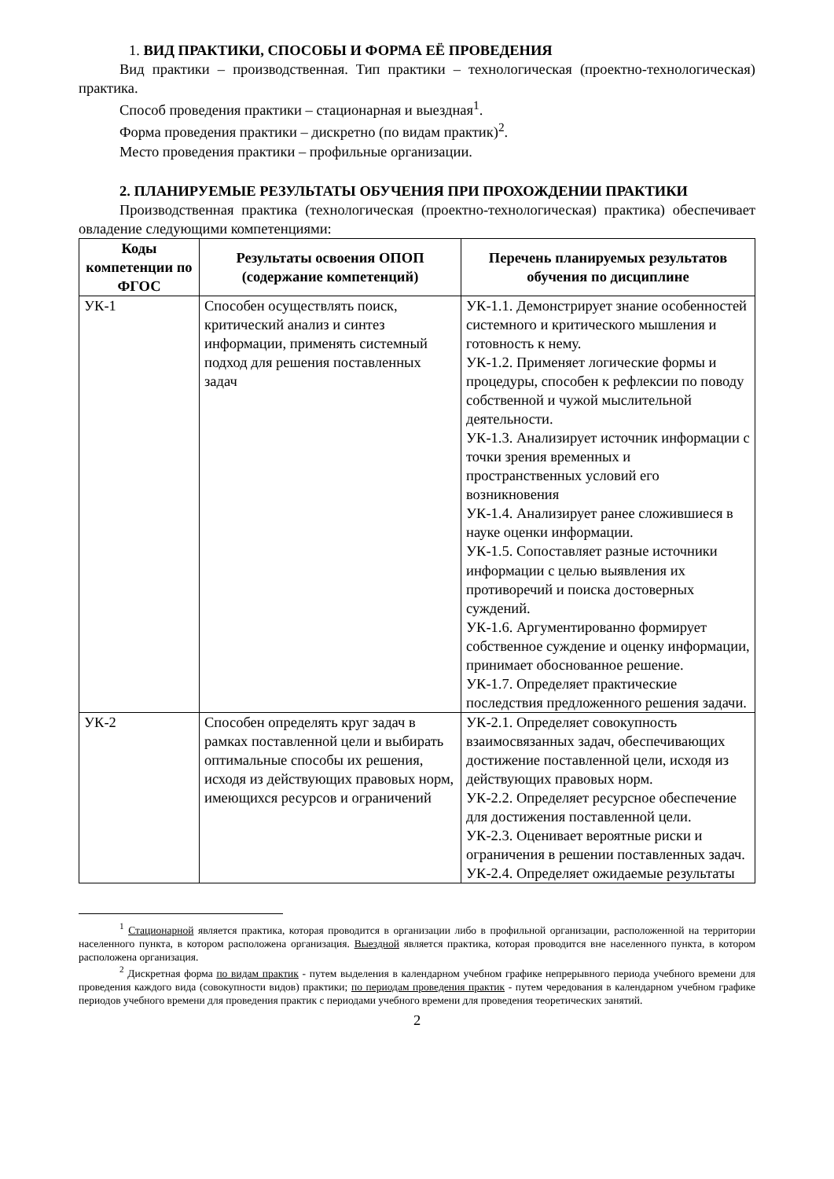1. ВИД ПРАКТИКИ, СПОСОБЫ И ФОРМА ЕЁ ПРОВЕДЕНИЯ
Вид практики – производственная. Тип практики – технологическая (проектно-технологическая) практика.
Способ проведения практики – стационарная и выездная<sup>1</sup>.
Форма проведения практики – дискретно (по видам практик)<sup>2</sup>.
Место проведения практики – профильные организации.
2. ПЛАНИРУЕМЫЕ РЕЗУЛЬТАТЫ ОБУЧЕНИЯ ПРИ ПРОХОЖДЕНИИ ПРАКТИКИ
Производственная практика (технологическая (проектно-технологическая) практика) обеспечивает овладение следующими компетенциями:
| Коды компетенции по ФГОС | Результаты освоения ОПОП (содержание компетенций) | Перечень планируемых результатов обучения по дисциплине |
| --- | --- | --- |
| УК-1 | Способен осуществлять поиск, критический анализ и синтез информации, применять системный подход для решения поставленных задач | УК-1.1. Демонстрирует знание особенностей системного и критического мышления и готовность к нему. УК-1.2. Применяет логические формы и процедуры, способен к рефлексии по поводу собственной и чужой мыслительной деятельности. УК-1.3. Анализирует источник информации с точки зрения временных и пространственных условий его возникновения УК-1.4. Анализирует ранее сложившиеся в науке оценки информации. УК-1.5. Сопоставляет разные источники информации с целью выявления их противоречий и поиска достоверных суждений. УК-1.6. Аргументированно формирует собственное суждение и оценку информации, принимает обоснованное решение. УК-1.7. Определяет практические последствия предложенного решения задачи. |
| УК-2 | Способен определять круг задач в рамках поставленной цели и выбирать оптимальные способы их решения, исходя из действующих правовых норм, имеющихся ресурсов и ограничений | УК-2.1. Определяет совокупность взаимосвязанных задач, обеспечивающих достижение поставленной цели, исходя из действующих правовых норм. УК-2.2. Определяет ресурсное обеспечение для достижения поставленной цели. УК-2.3. Оценивает вероятные риски и ограничения в решении поставленных задач. УК-2.4. Определяет ожидаемые результаты |
<sup>1</sup> Стационарной является практика, которая проводится в организации либо в профильной организации, расположенной на территории населенного пункта, в котором расположена организация. Выездной является практика, которая проводится вне населенного пункта, в котором расположена организация.
<sup>2</sup> Дискретная форма по видам практик - путем выделения в календарном учебном графике непрерывного периода учебного времени для проведения каждого вида (совокупности видов) практики; по периодам проведения практик - путем чередования в календарном учебном графике периодов учебного времени для проведения практик с периодами учебного времени для проведения теоретических занятий.
2